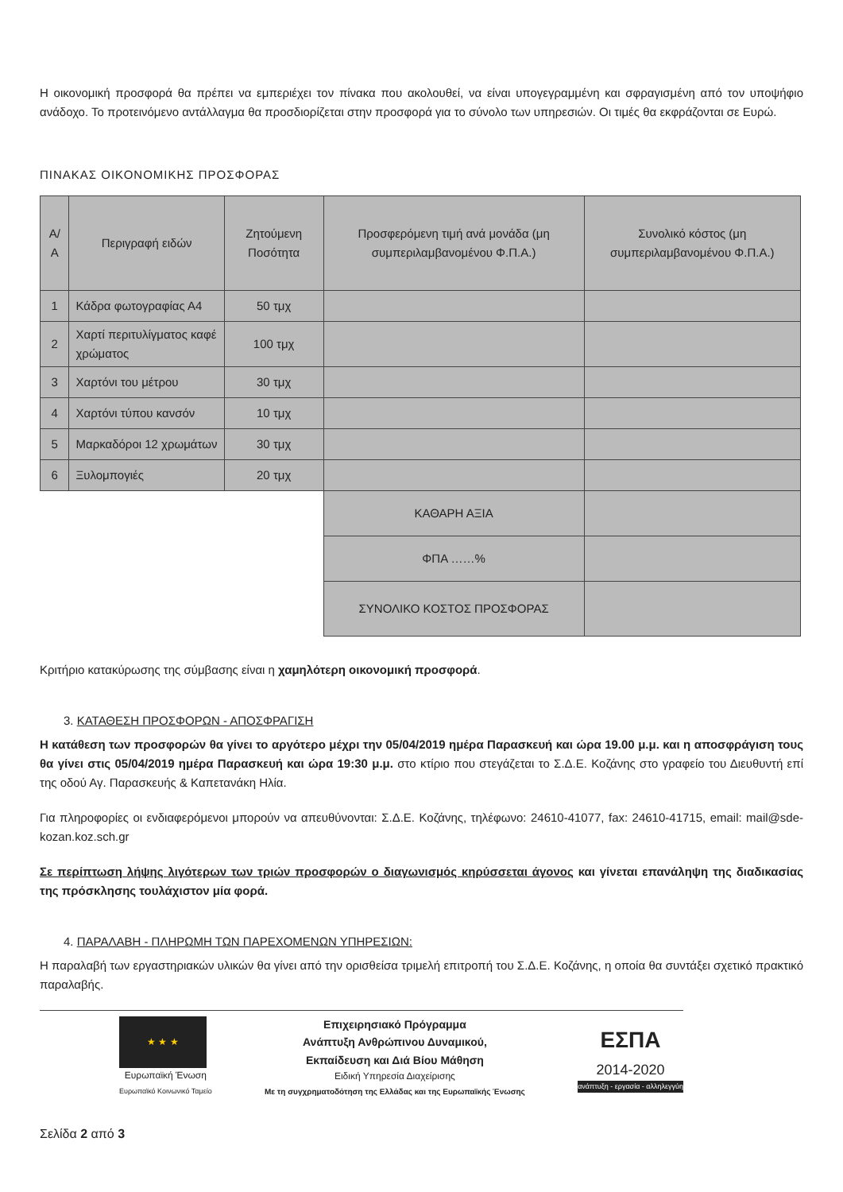Η οικονομική προσφορά θα πρέπει να εμπεριέχει τον πίνακα που ακολουθεί, να είναι υπογεγραμμένη και σφραγισμένη από τον υποψήφιο ανάδοχο. Το προτεινόμενο αντάλλαγμα θα προσδιορίζεται στην προσφορά για το σύνολο των υπηρεσιών. Οι τιμές θα εκφράζονται σε Ευρώ.
ΠΙΝΑΚΑΣ ΟΙΚΟΝΟΜΙΚΗΣ ΠΡΟΣΦΟΡΑΣ
| Α/Α | Περιγραφή ειδών | Ζητούμενη Ποσότητα | Προσφερόμενη τιμή ανά μονάδα (μη συμπεριλαμβανομένου Φ.Π.Α.) | Συνολικό κόστος (μη συμπεριλαμβανομένου Φ.Π.Α.) |
| --- | --- | --- | --- | --- |
| 1 | Κάδρα φωτογραφίας Α4 | 50 τμχ | | |
| 2 | Χαρτί περιτυλίγματος καφέ χρώματος | 100 τμχ | | |
| 3 | Χαρτόνι του μέτρου | 30 τμχ | | |
| 4 | Χαρτόνι τύπου κανσόν | 10 τμχ | | |
| 5 | Μαρκαδόροι 12 χρωμάτων | 30 τμχ | | |
| 6 | Ξυλομπογιές | 20 τμχ | | |
| | | | ΚΑΘΑΡΗ ΑΞΙΑ | |
| | | | ΦΠΑ ……% | |
| | | | ΣΥΝΟΛΙΚΟ ΚΟΣΤΟΣ ΠΡΟΣΦΟΡΑΣ | |
Κριτήριο κατακύρωσης της σύμβασης είναι η χαμηλότερη οικονομική προσφορά.
3. ΚΑΤΑΘΕΣΗ ΠΡΟΣΦΟΡΩΝ - ΑΠΟΣΦΡΑΓΙΣΗ
Η κατάθεση των προσφορών θα γίνει το αργότερο μέχρι την 05/04/2019 ημέρα Παρασκευή και ώρα 19.00 μ.μ. και η αποσφράγιση τους θα γίνει στις 05/04/2019 ημέρα Παρασκευή και ώρα 19:30 μ.μ. στο κτίριο που στεγάζεται το Σ.Δ.Ε. Κοζάνης στο γραφείο του Διευθυντή επί της οδού Αγ. Παρασκευής & Καπετανάκη Ηλία.
Για πληροφορίες οι ενδιαφερόμενοι μπορούν να απευθύνονται: Σ.Δ.Ε. Κοζάνης, τηλέφωνο: 24610-41077, fax: 24610-41715, email: mail@sde-kozan.koz.sch.gr
Σε περίπτωση λήψης λιγότερων των τριών προσφορών ο διαγωνισμός κηρύσσεται άγονος και γίνεται επανάληψη της διαδικασίας της πρόσκλησης τουλάχιστον μία φορά.
4. ΠΑΡΑΛΑΒΗ - ΠΛΗΡΩΜΗ ΤΩΝ ΠΑΡΕΧΟΜΕΝΩΝ ΥΠΗΡΕΣΙΩΝ:
Η παραλαβή των εργαστηριακών υλικών θα γίνει από την ορισθείσα τριμελή επιτροπή του Σ.Δ.Ε. Κοζάνης, η οποία θα συντάξει σχετικό πρακτικό παραλαβής.
★ ★ ★
Ευρωπαϊκή Ένωση
Ευρωπαϊκό Κοινωνικό Ταμείο
Επιχειρησιακό Πρόγραμμα
Ανάπτυξη Ανθρώπινου Δυναμικού,
Εκπαίδευση και Διά Βίου Μάθηση
Ειδική Υπηρεσία Διαχείρισης
Με τη συγχρηματοδότηση της Ελλάδας και της Ευρωπαϊκής Ένωσης
ΕΣΠΑ
2014-2020
ανάπτυξη - εργασία - αλληλεγγύη
Σελίδα 2 από 3